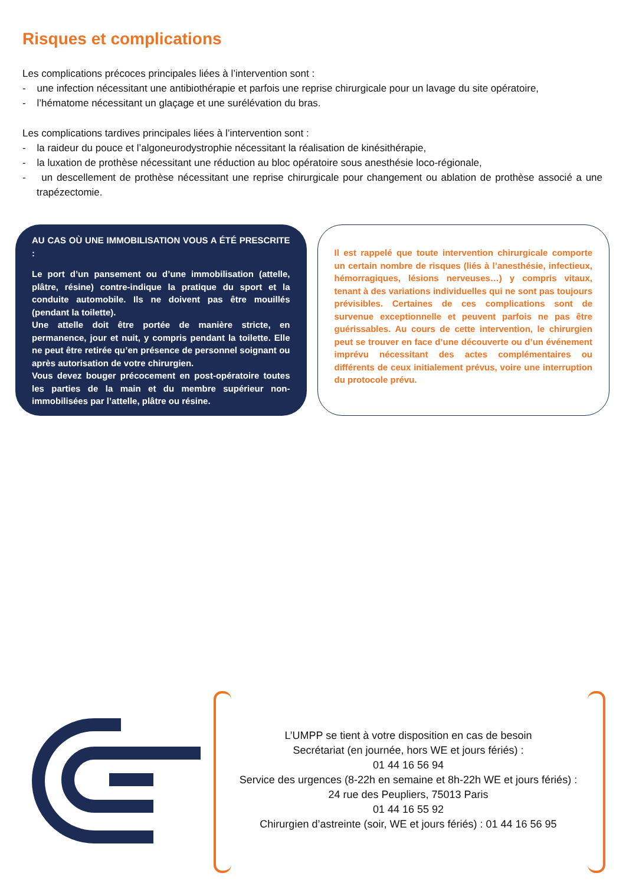Risques et complications
Les complications précoces principales liées à l’intervention sont :
- une infection nécessitant une antibiothérapie et parfois une reprise chirurgicale pour un lavage du site opératoire,
- l’hématome nécessitant un glaçage et une surélévation du bras.
Les complications tardives principales liées à l’intervention sont :
- la raideur du pouce et l’algoneurodystrophie nécessitant la réalisation de kinésithérapie,
- la luxation de prothèse nécessitant une réduction au bloc opératoire sous anesthésie loco-régionale,
- un descellement de prothèse nécessitant une reprise chirurgicale pour changement ou ablation de prothèse associé a une trapézectomie.
AU CAS OÙ UNE IMMOBILISATION VOUS A ÉTÉ PRESCRITE :
Le port d’un pansement ou d’une immobilisation (attelle, plâtre, résine) contre-indique la pratique du sport et la conduite automobile. Ils ne doivent pas être mouillés (pendant la toilette).
Une attelle doit être portée de manière stricte, en permanence, jour et nuit, y compris pendant la toilette. Elle ne peut être retirée qu’en présence de personnel soignant ou après autorisation de votre chirurgien.
Vous devez bouger précocement en post-opératoire toutes les parties de la main et du membre supérieur non-immobilisées par l’attelle, plâtre ou résine.
Il est rappelé que toute intervention chirurgicale comporte un certain nombre de risques (liés à l’anesthésie, infectieux, hémorragiques, lésions nerveuses…) y compris vitaux, tenant à des variations individuelles qui ne sont pas toujours prévisibles. Certaines de ces complications sont de survenue exceptionnelle et peuvent parfois ne pas être guérissables. Au cours de cette intervention, le chirurgien peut se trouver en face d’une découverte ou d’un événement imprévu nécessitant des actes complémentaires ou différents de ceux initialement prévus, voire une interruption du protocole prévu.
L’UMPP se tient à votre disposition en cas de besoin
Secrétariat (en journée, hors WE et jours fériés) :
01 44 16 56 94
Service des urgences (8-22h en semaine et 8h-22h WE et jours fériés) :
24 rue des Peupliers, 75013 Paris
01 44 16 55 92
Chirurgien d’astreinte (soir, WE et jours fériés) : 01 44 16 56 95